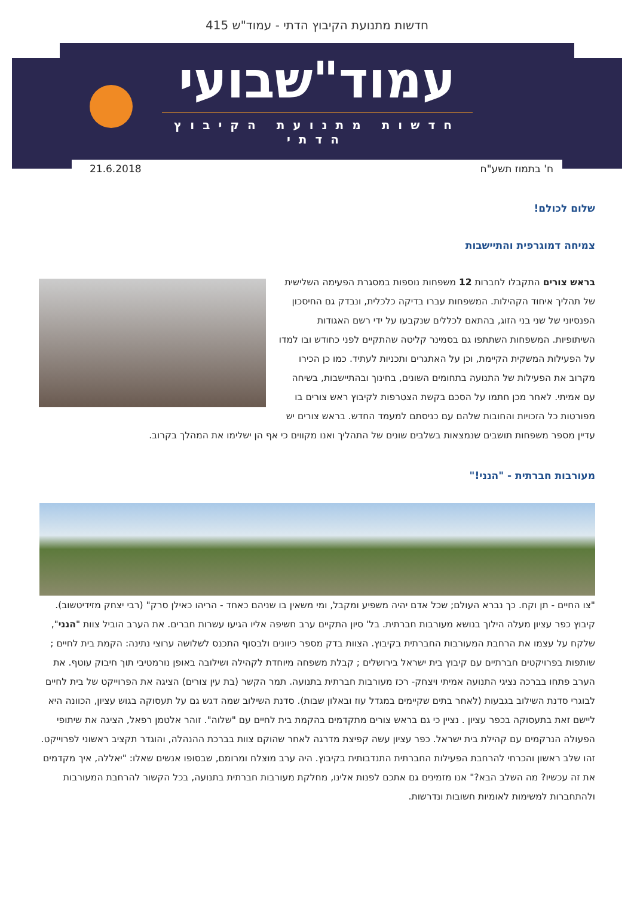חדשות מתנועת הקיבוץ הדתי - עמוד"ש 415
עמוד"שבועי
חדשות מתנועת הקיבוץ הדתי
ח' בתמוז תשע"ח 21.6.2018
שלום לכולם!
צמיחה דמוגרפית והתיישבות
בראש צורים התקבלו לחברות 12 משפחות נוספות במסגרת הפעימה השלישית של תהליך איחוד הקהילות. המשפחות עברו בדיקה כלכלית, ונבדק גם החיסכון הפנסיוני של שני בני הזוג, בהתאם לכללים שנקבעו על ידי רשם האגודות השיתופיות. המשפחות השתתפו גם בסמינר קליטה שהתקיים לפני כחודש ובו למדו על הפעילות המשקית הקיימת, וכן על האתגרים ותכניות לעתיד. כמו כן הכירו מקרוב את הפעילות של התנועה בתחומים השונים, בחינוך ובהתיישבות, בשיחה עם אמיתי. לאחר מכן חתמו על הסכם בקשת הצטרפות לקיבוץ ראש צורים בו מפורטות כל הזכויות והחובות שלהם עם כניסתם למעמד החדש. בראש צורים יש עדיין מספר משפחות תושבים שנמצאות בשלבים שונים של התהליך ואנו מקווים כי אף הן ישלימו את המהלך בקרוב.
מעורבות חברתית - "הנני!"
"צו החיים - תן וקח. כך נברא העולם; שכל אדם יהיה משפיע ומקבל, ומי משאין בו שניהם כאחד - הריהו כאילן סרק" (רבי יצחק מזידיטשוב). קיבוץ כפר עציון מעלה הילוך בנושא מעורבות חברתית. בל' סיון התקיים ערב חשיפה אליו הגיעו עשרות חברים. את הערב הוביל צוות "הנני", שלקח על עצמו את הרחבת המעורבות החברתית בקיבוץ. הצוות בדק מספר כיוונים ולבסוף התכנס לשלושה ערוצי נתינה: הקמת בית לחיים ; שותפות בפרויקטים חברתיים עם קיבוץ בית ישראל בירושלים ; קבלת משפחה מיוחדת לקהילה ושילובה באופן נורמטיבי תוך חיבוק עוטף. את הערב פתחו בברכה נציגי התנועה אמיתי ויצחק- רכז מעורבות חברתית בתנועה. תמר הקשר (בת עין צורים) הציגה את הפרוייקט של בית לחיים לבוגרי סדנת השילוב בגבעות (לאחר בתים שקיימים במגדל עוז ובאלון שבות). סדנת השילוב שמה דגש גם על תעסוקה בגוש עציון, הכוונה היא ליישם זאת בתעסוקה בכפר עציון . נציין כי גם בראש צורים מתקדמים בהקמת בית לחיים עם "שלוה". זוהר אלטמן רפאל, הציגה את שיתופי הפעולה הנרקמים עם קהילת בית ישראל. כפר עציון עשה קפיצת מדרגה לאחר שהוקם צוות בברכת ההנהלה, והוגדר תקציב ראשוני לפרוייקט. זהו שלב ראשון והכרחי להרחבת הפעילות החברתית התנדבותית בקיבוץ. היה ערב מוצלח ומרומם, שבסופו אנשים שאלו: "יאללה, איך מקדמים את זה עכשיו? מה השלב הבא?" אנו מזמינים גם אתכם לפנות אלינו, מחלקת מעורבות חברתית בתנועה, בכל הקשור להרחבת המעורבות ולהתחברות למשימות לאומיות חשובות ונדרשות.